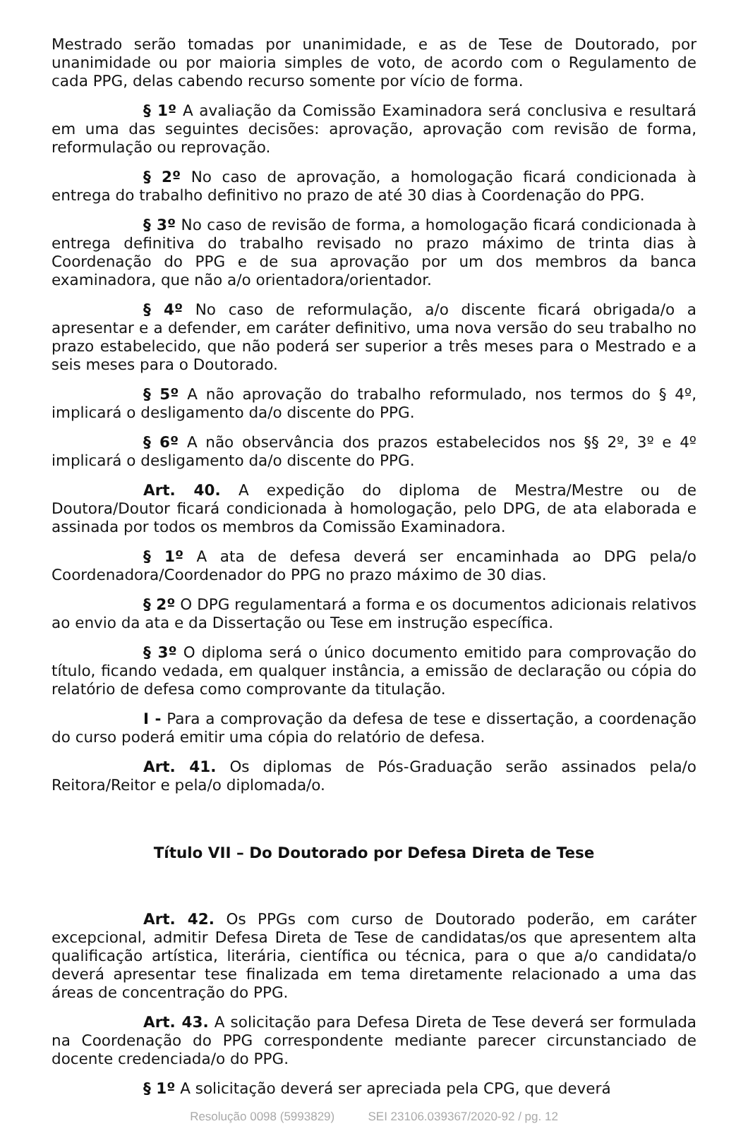Mestrado serão tomadas por unanimidade, e as de Tese de Doutorado, por unanimidade ou por maioria simples de voto, de acordo com o Regulamento de cada PPG, delas cabendo recurso somente por vício de forma.
§ 1º A avaliação da Comissão Examinadora será conclusiva e resultará em uma das seguintes decisões: aprovação, aprovação com revisão de forma, reformulação ou reprovação.
§ 2º No caso de aprovação, a homologação ficará condicionada à entrega do trabalho definitivo no prazo de até 30 dias à Coordenação do PPG.
§ 3º No caso de revisão de forma, a homologação ficará condicionada à entrega definitiva do trabalho revisado no prazo máximo de trinta dias à Coordenação do PPG e de sua aprovação por um dos membros da banca examinadora, que não a/o orientadora/orientador.
§ 4º No caso de reformulação, a/o discente ficará obrigada/o a apresentar e a defender, em caráter definitivo, uma nova versão do seu trabalho no prazo estabelecido, que não poderá ser superior a três meses para o Mestrado e a seis meses para o Doutorado.
§ 5º A não aprovação do trabalho reformulado, nos termos do § 4º, implicará o desligamento da/o discente do PPG.
§ 6º A não observância dos prazos estabelecidos nos §§ 2º, 3º e 4º implicará o desligamento da/o discente do PPG.
Art. 40. A expedição do diploma de Mestra/Mestre ou de Doutora/Doutor ficará condicionada à homologação, pelo DPG, de ata elaborada e assinada por todos os membros da Comissão Examinadora.
§ 1º A ata de defesa deverá ser encaminhada ao DPG pela/o Coordenadora/Coordenador do PPG no prazo máximo de 30 dias.
§ 2º O DPG regulamentará a forma e os documentos adicionais relativos ao envio da ata e da Dissertação ou Tese em instrução específica.
§ 3º O diploma será o único documento emitido para comprovação do título, ficando vedada, em qualquer instância, a emissão de declaração ou cópia do relatório de defesa como comprovante da titulação.
I - Para a comprovação da defesa de tese e dissertação, a coordenação do curso poderá emitir uma cópia do relatório de defesa.
Art. 41. Os diplomas de Pós-Graduação serão assinados pela/o Reitora/Reitor e pela/o diplomada/o.
Título VII – Do Doutorado por Defesa Direta de Tese
Art. 42. Os PPGs com curso de Doutorado poderão, em caráter excepcional, admitir Defesa Direta de Tese de candidatas/os que apresentem alta qualificação artística, literária, científica ou técnica, para o que a/o candidata/o deverá apresentar tese finalizada em tema diretamente relacionado a uma das áreas de concentração do PPG.
Art. 43. A solicitação para Defesa Direta de Tese deverá ser formulada na Coordenação do PPG correspondente mediante parecer circunstanciado de docente credenciada/o do PPG.
§ 1º A solicitação deverá ser apreciada pela CPG, que deverá
Resolução 0098 (5993829) SEI 23106.039367/2020-92 / pg. 12